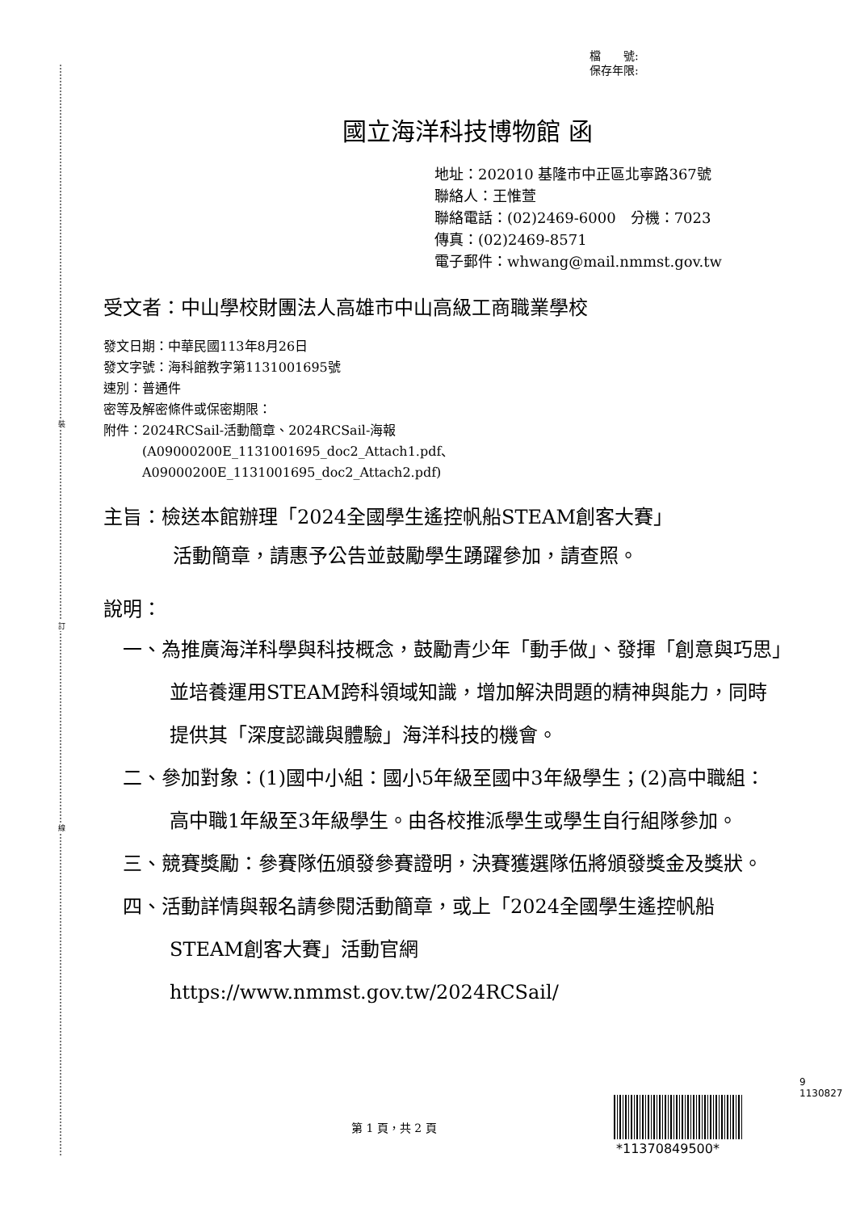裝
訂
線
檔　　號:
保存年限:
國立海洋科技博物館 函
地址：202010 基隆市中正區北寧路367號
聯絡人：王惟萱
聯絡電話：(02)2469-6000　分機：7023
傳真：(02)2469-8571
電子郵件：whwang@mail.nmmst.gov.tw
受文者：中山學校財團法人高雄市中山高級工商職業學校
發文日期：中華民國113年8月26日
發文字號：海科館教字第1131001695號
速別：普通件
密等及解密條件或保密期限：
附件：2024RCSail-活動簡章、2024RCSail-海報
　　　(A09000200E_1131001695_doc2_Attach1.pdf、
　　　A09000200E_1131001695_doc2_Attach2.pdf)
主旨：檢送本館辦理「2024全國學生遙控帆船STEAM創客大賽」
活動簡章，請惠予公告並鼓勵學生踴躍參加，請查照。
說明：
一、為推廣海洋科學與科技概念，鼓勵青少年「動手做」、發揮「創意與巧思」並培養運用STEAM跨科領域知識，增加解決問題的精神與能力，同時提供其「深度認識與體驗」海洋科技的機會。
二、參加對象：(1)國中小組：國小5年級至國中3年級學生；(2)高中職組：高中職1年級至3年級學生。由各校推派學生或學生自行組隊參加。
三、競賽獎勵：參賽隊伍頒發參賽證明，決賽獲選隊伍將頒發獎金及獎狀。
四、活動詳情與報名請參閱活動簡章，或上「2024全國學生遙控帆船STEAM創客大賽」活動官網 https://www.nmmst.gov.tw/2024RCSail/
9
1130827
第 1 頁，共 2 頁
*11370849500*